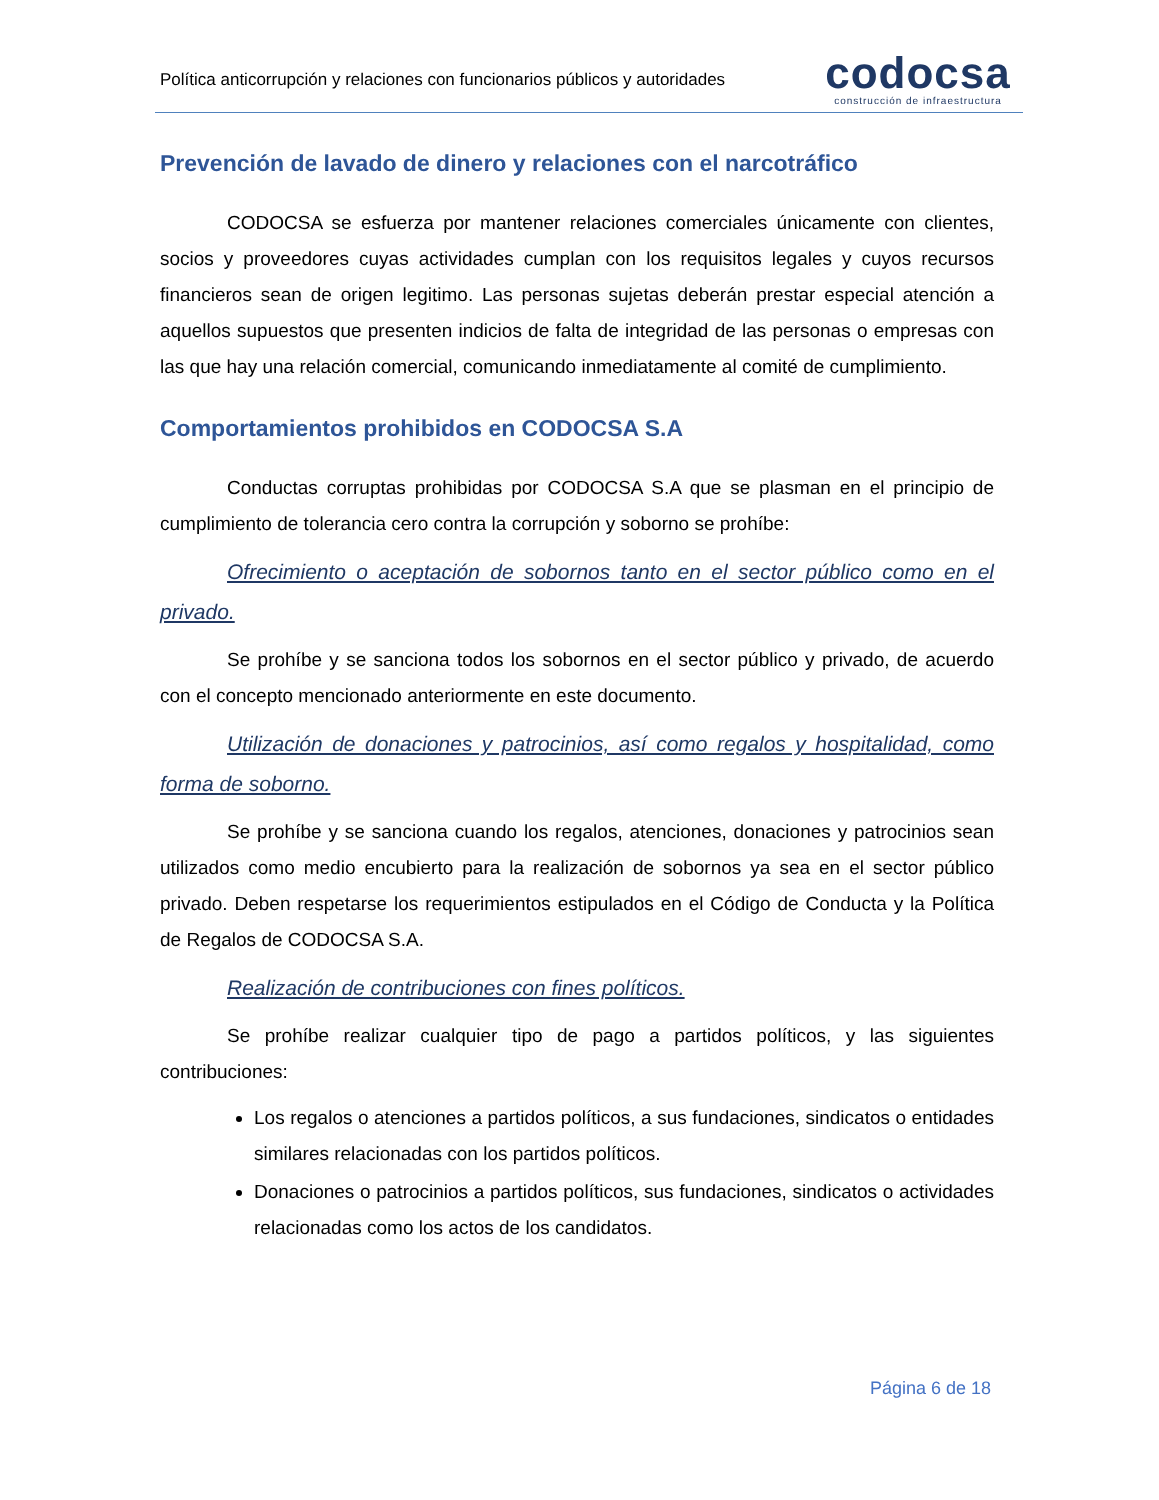Política anticorrupción y relaciones con funcionarios públicos y autoridades
codocsa
construcción de infraestructura
Prevención de lavado de dinero y relaciones con el narcotráfico
CODOCSA se esfuerza por mantener relaciones comerciales únicamente con clientes, socios y proveedores cuyas actividades cumplan con los requisitos legales y cuyos recursos financieros sean de origen legitimo. Las personas sujetas deberán prestar especial atención a aquellos supuestos que presenten indicios de falta de integridad de las personas o empresas con las que hay una relación comercial, comunicando inmediatamente al comité de cumplimiento.
Comportamientos prohibidos en CODOCSA S.A
Conductas corruptas prohibidas por CODOCSA S.A que se plasman en el principio de cumplimiento de tolerancia cero contra la corrupción y soborno se prohíbe:
Ofrecimiento o aceptación de sobornos tanto en el sector público como en el privado.
Se prohíbe y se sanciona todos los sobornos en el sector público y privado, de acuerdo con el concepto mencionado anteriormente en este documento.
Utilización de donaciones y patrocinios, así como regalos y hospitalidad, como forma de soborno.
Se prohíbe y se sanciona cuando los regalos, atenciones, donaciones y patrocinios sean utilizados como medio encubierto para la realización de sobornos ya sea en el sector público privado. Deben respetarse los requerimientos estipulados en el Código de Conducta y la Política de Regalos de CODOCSA S.A.
Realización de contribuciones con fines políticos.
Se prohíbe realizar cualquier tipo de pago a partidos políticos, y las siguientes contribuciones:
Los regalos o atenciones a partidos políticos, a sus fundaciones, sindicatos o entidades similares relacionadas con los partidos políticos.
Donaciones o patrocinios a partidos políticos, sus fundaciones, sindicatos o actividades relacionadas como los actos de los candidatos.
Página 6 de 18